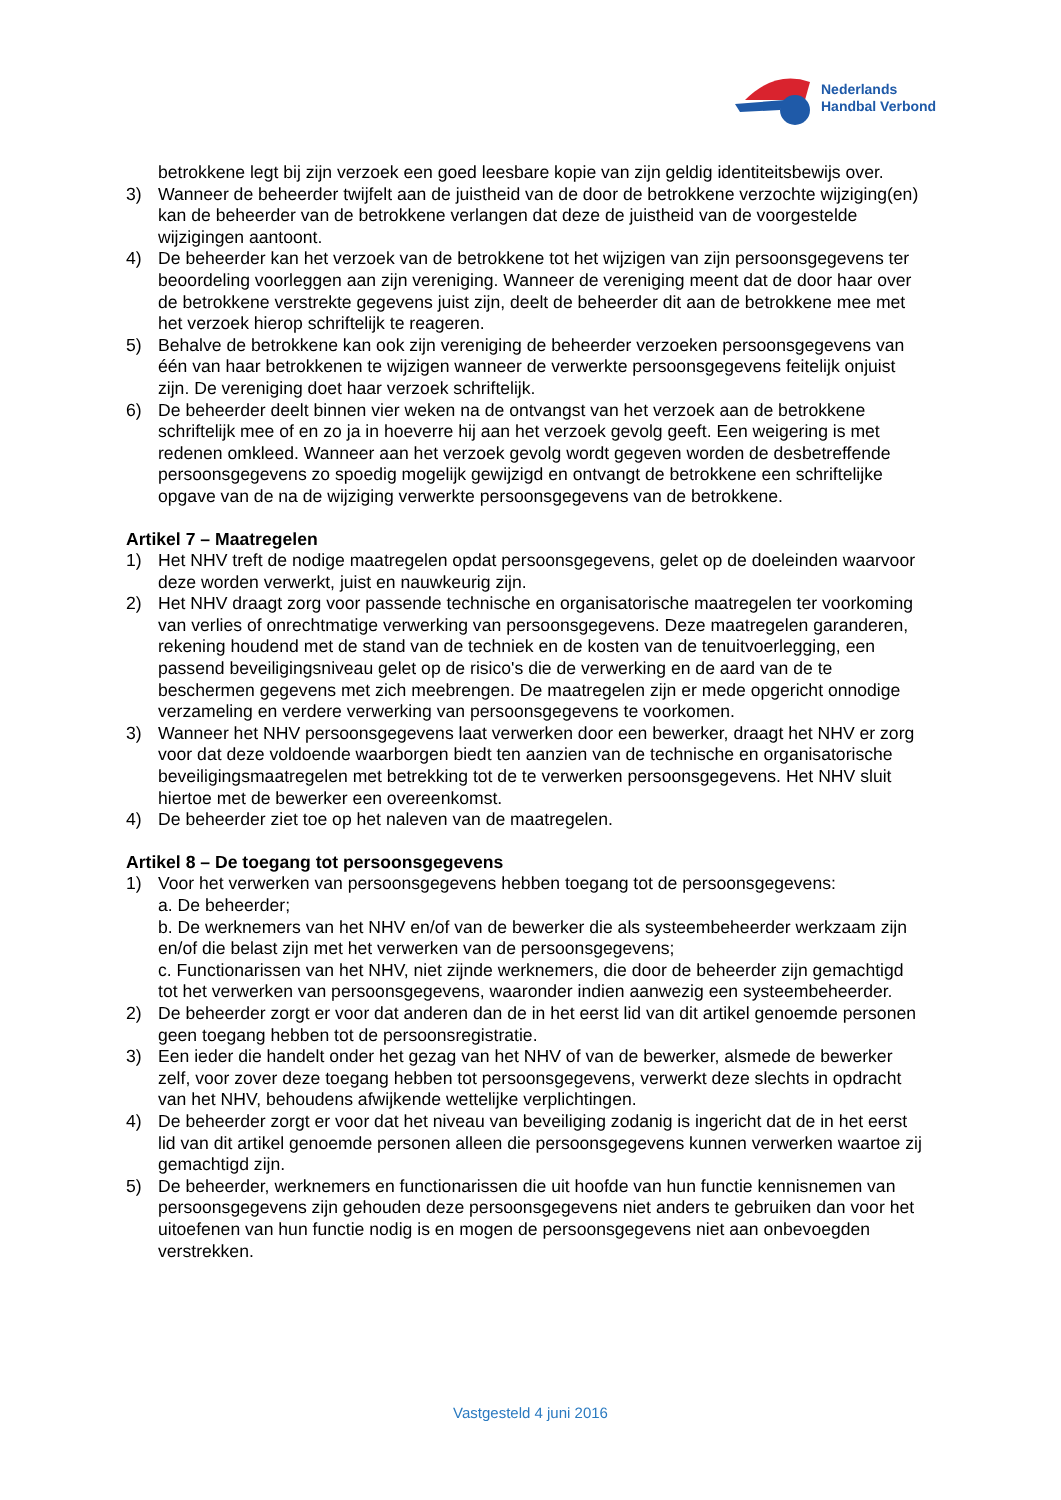Nederlands
Handbal Verbond
betrokkene legt bij zijn verzoek een goed leesbare kopie van zijn geldig identiteitsbewijs over.
3) Wanneer de beheerder twijfelt aan de juistheid van de door de betrokkene verzochte wijziging(en) kan de beheerder van de betrokkene verlangen dat deze de juistheid van de voorgestelde wijzigingen aantoont.
4) De beheerder kan het verzoek van de betrokkene tot het wijzigen van zijn persoonsgegevens ter beoordeling voorleggen aan zijn vereniging. Wanneer de vereniging meent dat de door haar over de betrokkene verstrekte gegevens juist zijn, deelt de beheerder dit aan de betrokkene mee met het verzoek hierop schriftelijk te reageren.
5) Behalve de betrokkene kan ook zijn vereniging de beheerder verzoeken persoonsgegevens van één van haar betrokkenen te wijzigen wanneer de verwerkte persoonsgegevens feitelijk onjuist zijn. De vereniging doet haar verzoek schriftelijk.
6) De beheerder deelt binnen vier weken na de ontvangst van het verzoek aan de betrokkene schriftelijk mee of en zo ja in hoeverre hij aan het verzoek gevolg geeft. Een weigering is met redenen omkleed. Wanneer aan het verzoek gevolg wordt gegeven worden de desbetreffende persoonsgegevens zo spoedig mogelijk gewijzigd en ontvangt de betrokkene een schriftelijke opgave van de na de wijziging verwerkte persoonsgegevens van de betrokkene.
Artikel 7 – Maatregelen
1) Het NHV treft de nodige maatregelen opdat persoonsgegevens, gelet op de doeleinden waarvoor deze worden verwerkt, juist en nauwkeurig zijn.
2) Het NHV draagt zorg voor passende technische en organisatorische maatregelen ter voorkoming van verlies of onrechtmatige verwerking van persoonsgegevens. Deze maatregelen garanderen, rekening houdend met de stand van de techniek en de kosten van de tenuitvoerlegging, een passend beveiligingsniveau gelet op de risico's die de verwerking en de aard van de te beschermen gegevens met zich meebrengen. De maatregelen zijn er mede opgericht onnodige verzameling en verdere verwerking van persoonsgegevens te voorkomen.
3) Wanneer het NHV persoonsgegevens laat verwerken door een bewerker, draagt het NHV er zorg voor dat deze voldoende waarborgen biedt ten aanzien van de technische en organisatorische beveiligingsmaatregelen met betrekking tot de te verwerken persoonsgegevens. Het NHV sluit hiertoe met de bewerker een overeenkomst.
4) De beheerder ziet toe op het naleven van de maatregelen.
Artikel 8 – De toegang tot persoonsgegevens
1) Voor het verwerken van persoonsgegevens hebben toegang tot de persoonsgegevens:
a. De beheerder;
b. De werknemers van het NHV en/of van de bewerker die als systeembeheerder werkzaam zijn en/of die belast zijn met het verwerken van de persoonsgegevens;
c. Functionarissen van het NHV, niet zijnde werknemers, die door de beheerder zijn gemachtigd tot het verwerken van persoonsgegevens, waaronder indien aanwezig een systeembeheerder.
2) De beheerder zorgt er voor dat anderen dan de in het eerst lid van dit artikel genoemde personen geen toegang hebben tot de persoonsregistratie.
3) Een ieder die handelt onder het gezag van het NHV of van de bewerker, alsmede de bewerker zelf, voor zover deze toegang hebben tot persoonsgegevens, verwerkt deze slechts in opdracht van het NHV, behoudens afwijkende wettelijke verplichtingen.
4) De beheerder zorgt er voor dat het niveau van beveiliging zodanig is ingericht dat de in het eerst lid van dit artikel genoemde personen alleen die persoonsgegevens kunnen verwerken waartoe zij gemachtigd zijn.
5) De beheerder, werknemers en functionarissen die uit hoofde van hun functie kennisnemen van persoonsgegevens zijn gehouden deze persoonsgegevens niet anders te gebruiken dan voor het uitoefenen van hun functie nodig is en mogen de persoonsgegevens niet aan onbevoegden verstrekken.
Vastgesteld 4 juni 2016